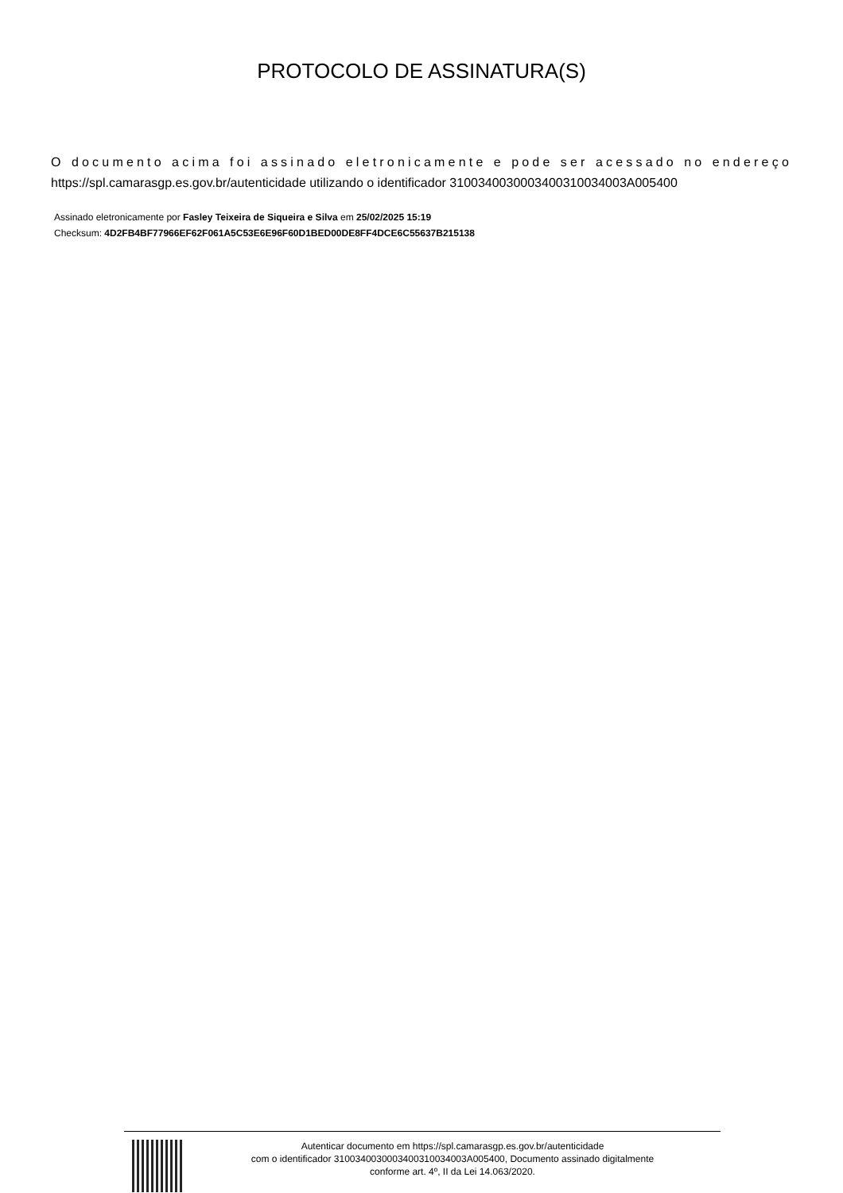PROTOCOLO DE ASSINATURA(S)
O documento acima foi assinado eletronicamente e pode ser acessado no endereço https://spl.camarasgp.es.gov.br/autenticidade utilizando o identificador 310034003000340031003400­3A005400
Assinado eletronicamente por Fasley Teixeira de Siqueira e Silva em 25/02/2025 15:19
Checksum: 4D2FB4BF77966EF62F061A5C53E6E96F60D1BED00DE8FF4DCE6C55637B215138
Autenticar documento em https://spl.camarasgp.es.gov.br/autenticidade
com o identificador 3100340030003400310034003A005400, Documento assinado digitalmente
conforme art. 4º, II da Lei 14.063/2020.